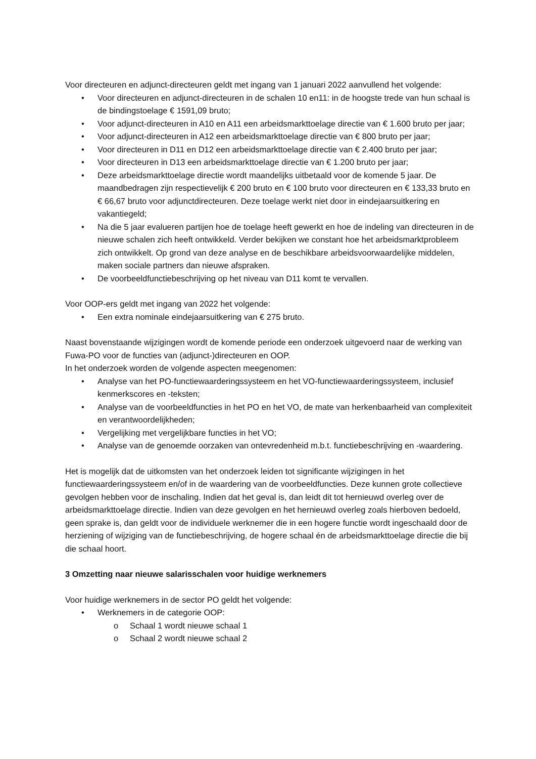Voor directeuren en adjunct-directeuren geldt met ingang van 1 januari 2022 aanvullend het volgende:
• Voor directeuren en adjunct-directeuren in de schalen 10 en11: in de hoogste trede van hun schaal is de bindingstoelage € 1591,09 bruto;
• Voor adjunct-directeuren in A10 en A11 een arbeidsmarkttoelage directie van € 1.600 bruto per jaar;
• Voor adjunct-directeuren in A12 een arbeidsmarkttoelage directie van € 800 bruto per jaar;
• Voor directeuren in D11 en D12 een arbeidsmarkttoelage directie van € 2.400 bruto per jaar;
• Voor directeuren in D13 een arbeidsmarkttoelage directie van € 1.200 bruto per jaar;
• Deze arbeidsmarkttoelage directie wordt maandelijks uitbetaald voor de komende 5 jaar. De maandbedragen zijn respectievelijk € 200 bruto en € 100 bruto voor directeuren en € 133,33 bruto en € 66,67 bruto voor adjunctdirecteuren. Deze toelage werkt niet door in eindejaarsuitkering en vakantiegeld;
• Na die 5 jaar evalueren partijen hoe de toelage heeft gewerkt en hoe de indeling van directeuren in de nieuwe schalen zich heeft ontwikkeld. Verder bekijken we constant hoe het arbeidsmarktprobleem zich ontwikkelt. Op grond van deze analyse en de beschikbare arbeidsvoorwaardelijke middelen, maken sociale partners dan nieuwe afspraken.
• De voorbeeldfunctiebeschrijving op het niveau van D11 komt te vervallen.
Voor OOP-ers geldt met ingang van 2022 het volgende:
• Een extra nominale eindejaarsuitkering van € 275 bruto.
Naast bovenstaande wijzigingen wordt de komende periode een onderzoek uitgevoerd naar de werking van Fuwa-PO voor de functies van (adjunct-)directeuren en OOP.
In het onderzoek worden de volgende aspecten meegenomen:
• Analyse van het PO-functiewaarderingssysteem en het VO-functiewaarderingssysteem, inclusief kenmerkscores en -teksten;
• Analyse van de voorbeeldfuncties in het PO en het VO, de mate van herkenbaarheid van complexiteit en verantwoordelijkheden;
• Vergelijking met vergelijkbare functies in het VO;
• Analyse van de genoemde oorzaken van ontevredenheid m.b.t. functiebeschrijving en -waardering.
Het is mogelijk dat de uitkomsten van het onderzoek leiden tot significante wijzigingen in het functiewaarderingssysteem en/of in de waardering van de voorbeeldfuncties. Deze kunnen grote collectieve gevolgen hebben voor de inschaling. Indien dat het geval is, dan leidt dit tot hernieuwd overleg over de arbeidsmarkttoelage directie. Indien van deze gevolgen en het hernieuwd overleg zoals hierboven bedoeld, geen sprake is, dan geldt voor de individuele werknemer die in een hogere functie wordt ingeschaald door de herziening of wijziging van de functiebeschrijving, de hogere schaal én de arbeidsmarkttoelage directie die bij die schaal hoort.
3 Omzetting naar nieuwe salarisschalen voor huidige werknemers
Voor huidige werknemers in de sector PO geldt het volgende:
• Werknemers in de categorie OOP:
o Schaal 1 wordt nieuwe schaal 1
o Schaal 2 wordt nieuwe schaal 2